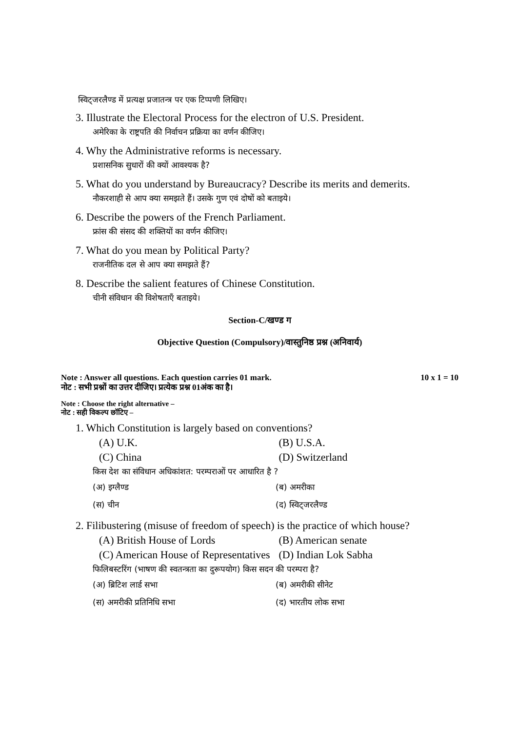स्विट्जरलैण्ड में प्रत्यक्ष प्रजातन्त्र पर एक टिप्पणी लिखिए।
3. Illustrate the Electoral Process for the electron of U.S. President.
अमेरिका के राष्ट्रपति की निर्वाचन प्रक्रिया का वर्णन कीजिए।
4. Why the Administrative reforms is necessary.
प्रशासनिक सुधारों की क्यों आवश्यक है?
5. What do you understand by Bureaucracy? Describe its merits and demerits.
नौकरशाही से आप क्या समझते हैं। उसके गुण एवं दोषों को बताइये।
6. Describe the powers of the French Parliament.
फ्रांस की संसद की शक्तियों का वर्णन कीजिए।
7. What do you mean by Political Party?
राजनीतिक दल से आप क्या समझते हैं?
8. Describe the salient features of Chinese Constitution.
चीनी संविधान की विशेषताएँ बताइये।
Section-C/खण्ड ग
Objective Question (Compulsory)/वास्तुनिष्ठ प्रश्न (अनिवार्य)
Note : Answer all questions. Each question carries 01 mark. 10 x 1 = 10
नोट : सभी प्रश्नों का उत्तर दीजिए। प्रत्येक प्रश्न 01अंक का है।
Note : Choose the right alternative –
नोट : सही विकल्प छॉटिए –
1. Which Constitution is largely based on conventions?
(A) U.K. (B) U.S.A.
(C) China (D) Switzerland
किस देश का संविधान अधिकांशत: परम्पराओं पर आधारित है ?
(अ) इग्लैण्ड (ब) अमरीका
(स) चीन (द) स्विट्जरलैण्ड
2. Filibustering (misuse of freedom of speech) is the practice of which house?
(A) British House of Lords (B) American senate
(C) American House of Representatives (D) Indian Lok Sabha
फिलिबस्टरिंग (भाषण की स्वतन्त्रता का दुरूपयोग) किस सदन की परम्परा है?
(अ) ब्रिटिश लार्ड सभा (ब) अमरीकी सीनेट
(स) अमरीकी प्रतिनिधि सभा (द) भारतीय लोक सभा